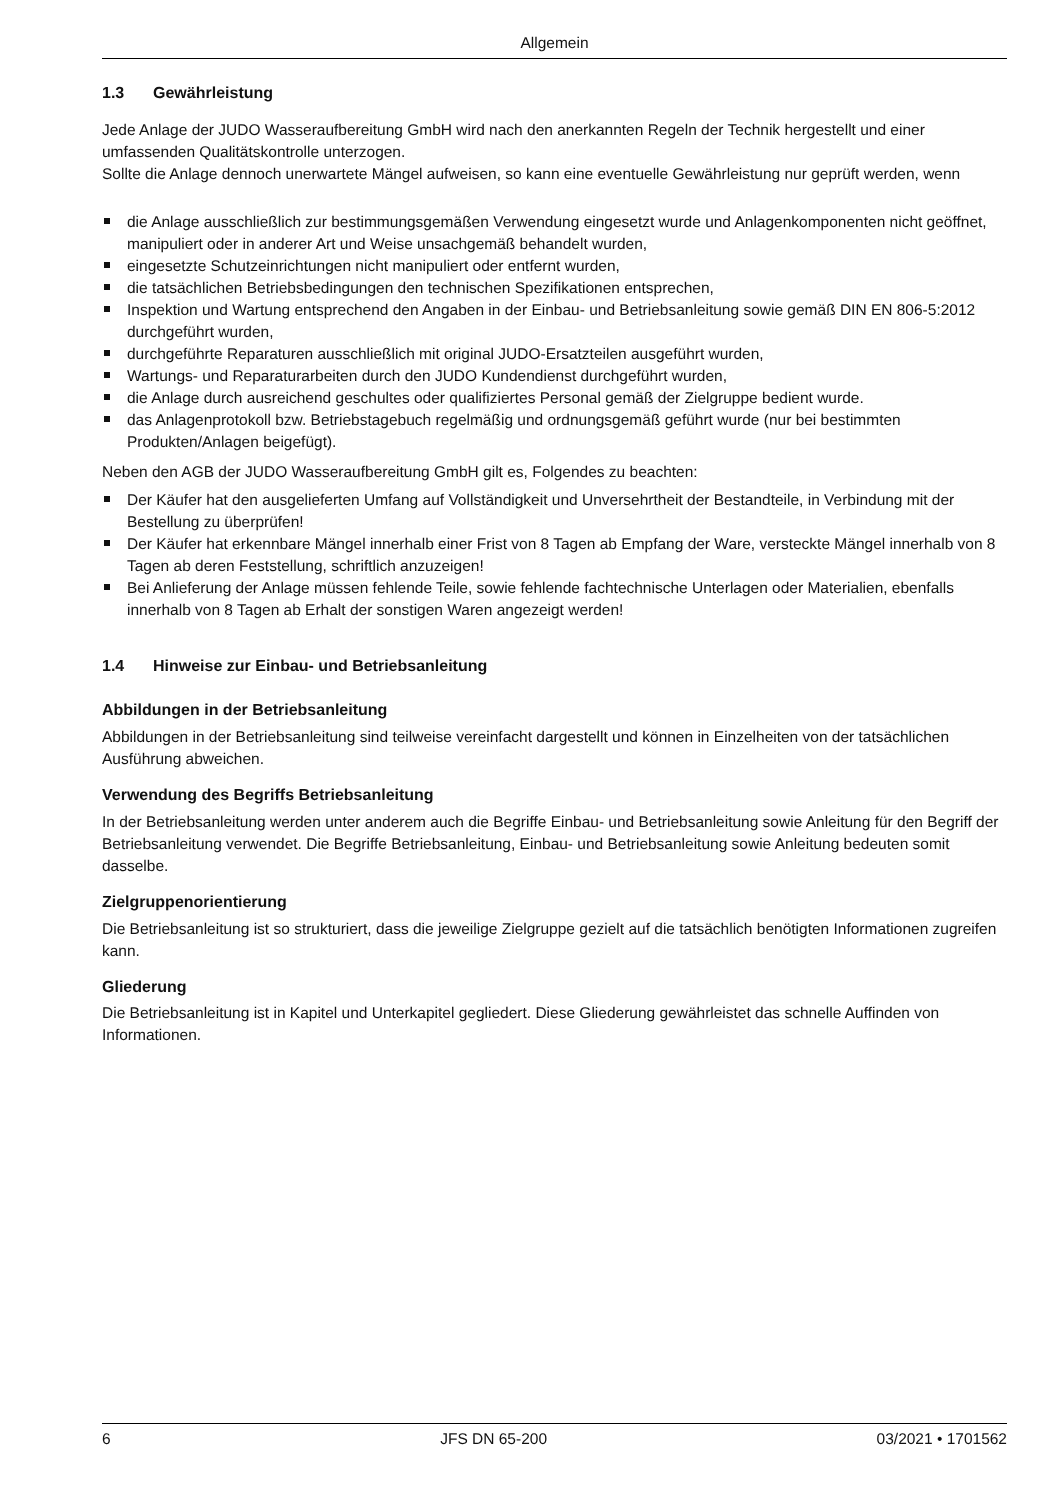Allgemein
1.3 Gewährleistung
Jede Anlage der JUDO Wasseraufbereitung GmbH wird nach den anerkannten Regeln der Technik hergestellt und einer umfassenden Qualitätskontrolle unterzogen.
Sollte die Anlage dennoch unerwartete Mängel aufweisen, so kann eine eventuelle Gewährleistung nur geprüft werden, wenn
die Anlage ausschließlich zur bestimmungsgemäßen Verwendung eingesetzt wurde und Anlagenkomponenten nicht geöffnet, manipuliert oder in anderer Art und Weise unsachgemäß behandelt wurden,
eingesetzte Schutzeinrichtungen nicht manipuliert oder entfernt wurden,
die tatsächlichen Betriebsbedingungen den technischen Spezifikationen entsprechen,
Inspektion und Wartung entsprechend den Angaben in der Einbau- und Betriebsanleitung sowie gemäß DIN EN 806-5:2012 durchgeführt wurden,
durchgeführte Reparaturen ausschließlich mit original JUDO-Ersatzteilen ausgeführt wurden,
Wartungs- und Reparaturarbeiten durch den JUDO Kundendienst durchgeführt wurden,
die Anlage durch ausreichend geschultes oder qualifiziertes Personal gemäß der Zielgruppe bedient wurde.
das Anlagenprotokoll bzw. Betriebstagebuch regelmäßig und ordnungsgemäß geführt wurde (nur bei bestimmten Produkten/Anlagen beigefügt).
Neben den AGB der JUDO Wasseraufbereitung GmbH gilt es, Folgendes zu beachten:
Der Käufer hat den ausgelieferten Umfang auf Vollständigkeit und Unversehrtheit der Bestandteile, in Verbindung mit der Bestellung zu überprüfen!
Der Käufer hat erkennbare Mängel innerhalb einer Frist von 8 Tagen ab Empfang der Ware, versteckte Mängel innerhalb von 8 Tagen ab deren Feststellung, schriftlich anzuzeigen!
Bei Anlieferung der Anlage müssen fehlende Teile, sowie fehlende fachtechnische Unterlagen oder Materialien, ebenfalls innerhalb von 8 Tagen ab Erhalt der sonstigen Waren angezeigt werden!
1.4 Hinweise zur Einbau- und Betriebsanleitung
Abbildungen in der Betriebsanleitung
Abbildungen in der Betriebsanleitung sind teilweise vereinfacht dargestellt und können in Einzelheiten von der tatsächlichen Ausführung abweichen.
Verwendung des Begriffs Betriebsanleitung
In der Betriebsanleitung werden unter anderem auch die Begriffe Einbau- und Betriebsanleitung sowie Anleitung für den Begriff der Betriebsanleitung verwendet. Die Begriffe Betriebsanleitung, Einbau- und Betriebsanleitung sowie Anleitung bedeuten somit dasselbe.
Zielgruppenorientierung
Die Betriebsanleitung ist so strukturiert, dass die jeweilige Zielgruppe gezielt auf die tatsächlich benötigten Informationen zugreifen kann.
Gliederung
Die Betriebsanleitung ist in Kapitel und Unterkapitel gegliedert. Diese Gliederung gewährleistet das schnelle Auffinden von Informationen.
6 JFS DN 65-200 03/2021 • 1701562